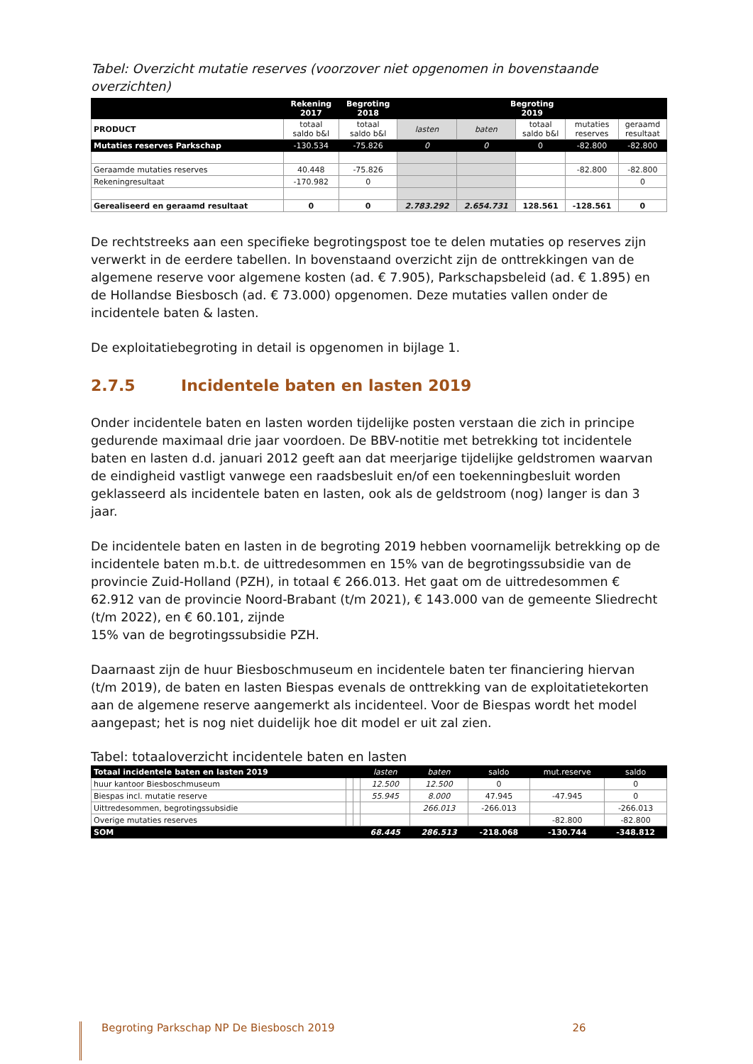Tabel: Overzicht mutatie reserves (voorzover niet opgenomen in bovenstaande overzichten)
| | Rekening 2017 | Begroting 2018 | Begroting 2019 | | | | |
| --- | --- | --- | --- | --- | --- | --- | --- |
| PRODUCT | totaal saldo b&l | totaal saldo b&l | lasten | baten | totaal saldo b&l | mutaties reserves | geraamd resultaat |
| Mutaties reserves Parkschap | -130.534 | -75.826 | 0 | 0 | 0 | -82.800 | -82.800 |
| Geraamde mutaties reserves | 40.448 | -75.826 | | | | -82.800 | -82.800 |
| Rekeningresultaat | -170.982 | 0 | | | | | 0 |
| Gerealiseerd en geraamd resultaat | 0 | 0 | 2.783.292 | 2.654.731 | 128.561 | -128.561 | 0 |
De rechtstreeks aan een specifieke begrotingspost toe te delen mutaties op reserves zijn verwerkt in de eerdere tabellen. In bovenstaand overzicht zijn de onttrekkingen van de algemene reserve voor algemene kosten (ad. € 7.905), Parkschapsbeleid (ad. € 1.895) en de Hollandse Biesbosch (ad. € 73.000) opgenomen. Deze mutaties vallen onder de incidentele baten & lasten.
De exploitatiebegroting in detail is opgenomen in bijlage 1.
2.7.5 Incidentele baten en lasten 2019
Onder incidentele baten en lasten worden tijdelijke posten verstaan die zich in principe gedurende maximaal drie jaar voordoen. De BBV-notitie met betrekking tot incidentele baten en lasten d.d. januari 2012 geeft aan dat meerjarige tijdelijke geldstromen waarvan de eindigheid vastligt vanwege een raadsbesluit en/of een toekenningbesluit worden geklasseerd als incidentele baten en lasten, ook als de geldstroom (nog) langer is dan 3 jaar.
De incidentele baten en lasten in de begroting 2019 hebben voornamelijk betrekking op de incidentele baten m.b.t. de uittredesommen en 15% van de begrotingssubsidie van de provincie Zuid-Holland (PZH), in totaal € 266.013. Het gaat om de uittredesommen € 62.912 van de provincie Noord-Brabant (t/m 2021), € 143.000 van de gemeente Sliedrecht (t/m 2022), en € 60.101, zijnde
15% van de begrotingssubsidie PZH.
Daarnaast zijn de huur Biesboschmuseum en incidentele baten ter financiering hiervan (t/m 2019), de baten en lasten Biespas evenals de onttrekking van de exploitatietekorten aan de algemene reserve aangemerkt als incidenteel. Voor de Biespas wordt het model aangepast; het is nog niet duidelijk hoe dit model er uit zal zien.
Tabel: totaaloverzicht incidentele baten en lasten
| Totaal incidentele baten en lasten 2019 | | | lasten | baten | saldo | mut.reserve | saldo |
| huur kantoor Biesboschmuseum | | | 12.500 | 12.500 | 0 | | 0 |
| Biespas incl. mutatie reserve | | | 55.945 | 8.000 | 47.945 | -47.945 | 0 |
| Uittredesommen, begrotingssubsidie | | | | 266.013 | -266.013 | | -266.013 |
| Overige mutaties reserves | | | | | | -82.800 | -82.800 |
| SOM | | | 68.445 | 286.513 | -218.068 | -130.744 | -348.812 |
Begroting Parkschap NP De Biesbosch 2019 26